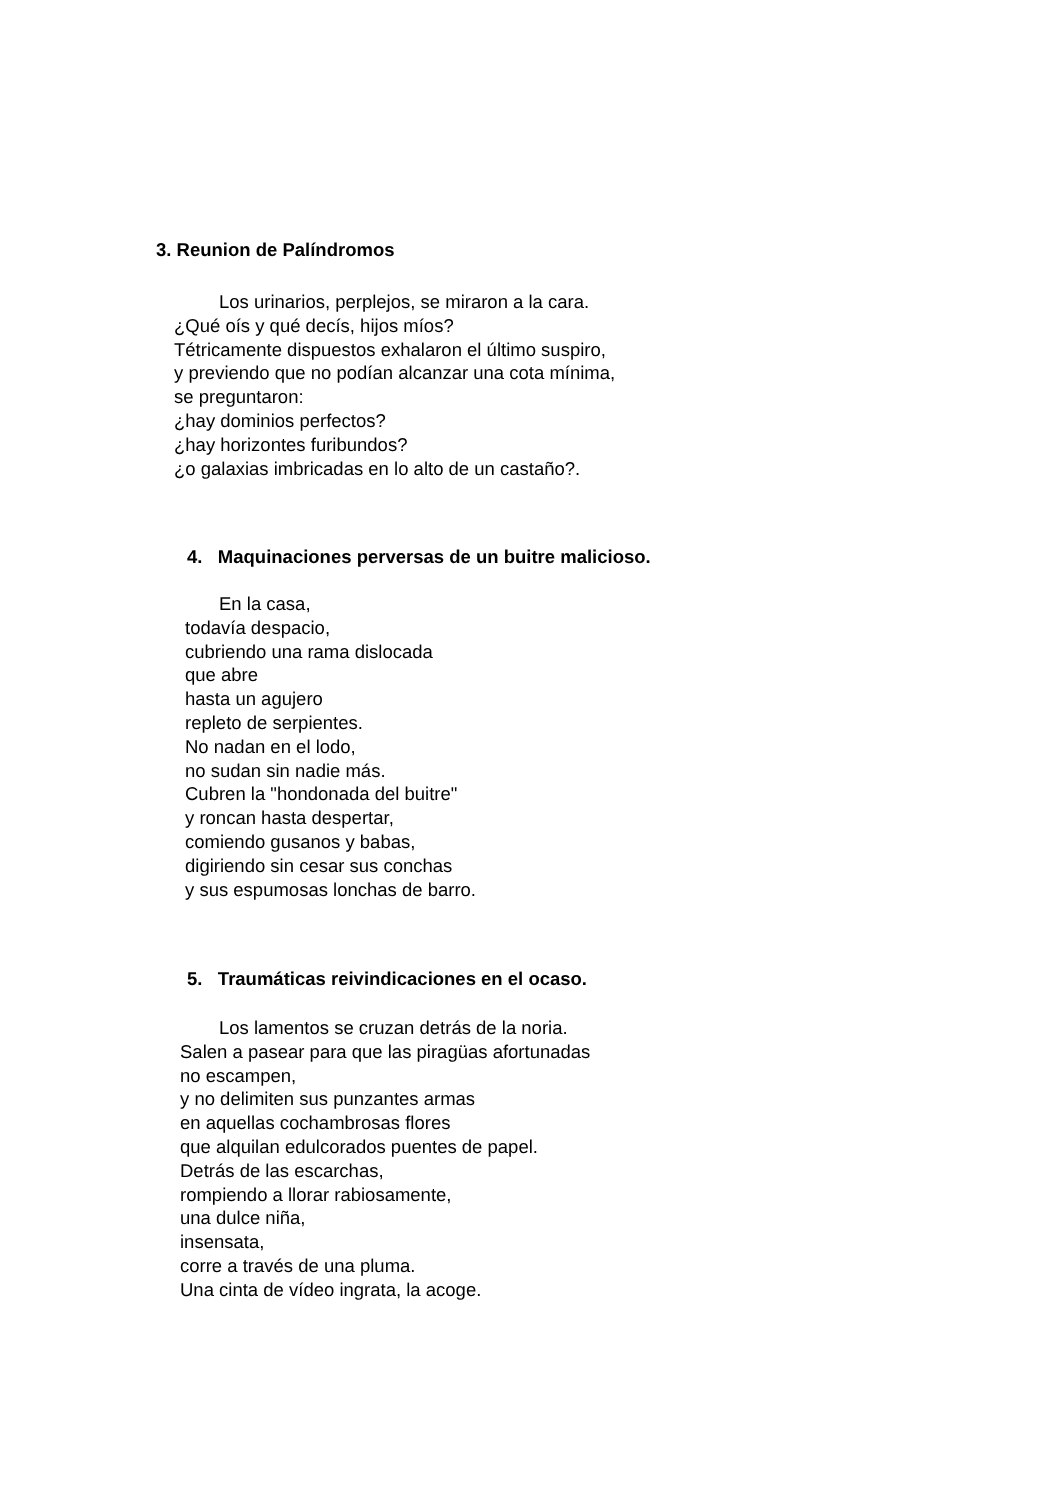3. Reunion de Palíndromos
Los urinarios, perplejos, se miraron a la cara.
¿Qué oís y qué decís, hijos míos?
Tétricamente dispuestos exhalaron el último suspiro,
y previendo que no podían alcanzar una cota mínima,
se preguntaron:
¿hay dominios perfectos?
¿hay horizontes furibundos?
¿o galaxias imbricadas en lo alto de un castaño?.
4. Maquinaciones perversas de un buitre malicioso.
En la casa,
todavía despacio,
cubriendo una rama dislocada
que abre
hasta un agujero
repleto de serpientes.
No nadan en el lodo,
no sudan sin nadie más.
Cubren la "hondonada del buitre"
y roncan hasta despertar,
comiendo gusanos y babas,
digiriendo sin cesar sus conchas
y sus espumosas lonchas de barro.
5. Traumáticas reivindicaciones en el ocaso.
Los lamentos se cruzan detrás de la noria.
Salen a pasear para que las piragüas afortunadas
no escampen,
y no delimiten sus punzantes armas
en aquellas cochambrosas flores
que alquilan edulcorados puentes de papel.
Detrás de las escarchas,
rompiendo a llorar rabiosamente,
una dulce niña,
insensata,
corre a través de una pluma.
Una cinta de vídeo ingrata, la acoge.